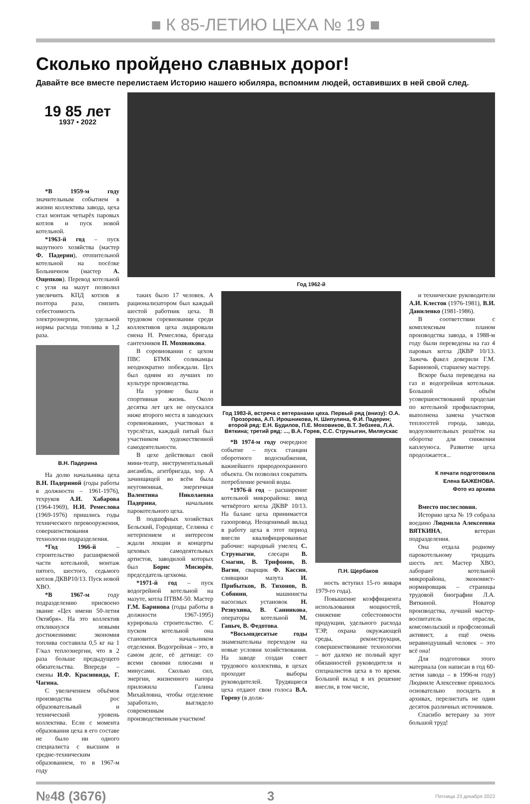■ К 85-ЛЕТИЮ ЦЕХА № 19 ■
Сколько пройдено славных дорог!
Давайте все вместе перелистаем Историю нашего юбиляра, вспомним людей, оставивших в ней свой след.
19 85 лет
1937 • 2022
*В 1959-м году значительным событием в жизни коллектива завода, цеха стал монтаж четырёх паровых котлов и пуск новой котельной.
*1963-й год – пуск мазутного хозяйства (мастер Ф. Падерин), отопительной котельной на посёлке Больничном (мастер А. Ощепков). Перевод котельной с угля на мазут позволил увеличить КПД котлов в полтора раза, снизить себестоимость электроэнергии, удельной нормы расхода топлива в 1,2 раза.
В.Н. Падерина
На долю начальника цеха В.Н. Падериной (годы работы в должности – 1961-1976), техруков А.И. Хабарова (1964-1969), Н.И. Ремеслова (1969-1976) пришлись годы технического перевооружения, совершенствования технологии подразделения.
*Год 1966-й – строительство расширяемой части котельной, монтаж пятого, шестого, седьмого котлов ДКВР10/13. Пуск новой ХВО.
*В 1967-м году подразделению присвоено звание «Цех имени 50-летия Октября». На это коллектив откликнулся новыми достижениями: экономия топлива составила 0,5 кг на 1 Г/кал теплоэнергии, что в 2 раза больше предыдущего обязательства. Впереди – смены И.Ф. Красновида, Г. Чагина.
С увеличением объёмов производства рос образовательный и технический уровень коллектива. Если с момента образования цеха в его составе не было ни одного специалиста с высшим и средне-техническим образованием, то в 1967-м году
Год 1962-й
таких было 17 человек. А рационализатором был каждый шестой работник цеха. В трудовом соревновании среди коллективов цеха лидировали смена Н. Ремеслова, бригада сантехников П. Моховикова.
В соревновании с цехом ПВС БТМК соликамцы неоднократно побеждали. Цех был одним из лучших по культуре производства.
На уровне была и спортивная жизнь. Около десятка лет цех не опускался ниже второго места в заводских соревнованиях, участвовал в турслётах, каждый пятый был участником художественной самодеятельности.
В цехе действовал свой мини-театр, инструментальный ансамбль, агитбригада, хор. А зачинщицей во всём была неугомонная, энергичная Валентина Николаевна Падерина, начальник парокотельного цеха.
В подшефных хозяйствах Бельский, Городище, Селянка с нетерпением и интересом ждали лекции и концерты цеховых самодеятельных артистов, заводилой которых был Борис Мисюрёв, председатель цехкома.
*1971-й год – пуск водогрейной котельной на мазуте, котла ПТВМ-50. Мастер Г.М. Баринова (годы работы в должности 1967-1995) курировала строительство. С пуском котельной она становится начальником отделения. Водогрейная – это, в самом деле, её детище: со всеми своими плюсами и минусами. Сколько сил, энергии, жизненного напора приложила Галина Михайловна, чтобы отделение заработало, выглядело современным производственным участком!
Год 1983-й, встреча с ветеранами цеха. Первый ряд (внизу): О.А. Прозорова, А.П. Ирошникова, Н. Шипулина, Ф.И. Падерин; второй ряд: Е.Н. Будилов, П.Е. Моховиков, В.Т. Зебзеев, Л.А. Вяткина; третий ряд: ..., В.А. Горев, С.С. Струныгин, Миляускас
*В 1974-м году очередное событие – пуск станции оборотного водоснабжения, важнейшего природоохранного объекта. Он позволил сократить потребление речной воды.
*1976-й год – расширение котельной микрорайона: ввод четвёртого котла ДКВР 10/13. На баланс цеха принимается газопровод. Неоценимый вклад в работу цеха в этот период внесли квалифицированные рабочие: народный умелец С. Струныгин, слесари В. Смагин, В. Трифонов, В. Вагин, сварщик Ф. Кассин, сливщики мазута И. Прибытков, В. Тихонов, В. Собянин, машинисты насосных установок Н. Резвухина, В. Санникова, операторы котельной М. Ганыч, В. Федотова.
*Восьмидесятые годы знаменательны переходом на новые условия хозяйствования. На заводе создан совет трудового коллектива, в цехах проходят выборы руководителей. Трудящиеся цеха отдают свои голоса В.А. Гореву (в долж-
П.Н. Щербаков
ность вступил 15-го января 1979-го года).
Повышение коэффициента использования мощностей, снижение себестоимости продукции, удельного расхода ТЭР, охрана окружающей среды, реконструкция, совершенствование технологии – вот далеко не полный круг обязанностей руководителя и специалистов цеха в то время. Большой вклад в их решение внесли, в том числе,
и технические руководители А.И. Клестов (1976-1981), В.И. Даниленко (1981-1986).
В соответствии с комплексным планом производства завода, в 1988-м году были переведены на газ 4 паровых котла ДКВР 10/13. Зажечь факел доверили Г.М. Бариновой, старшему мастеру.
Вскоре была переведена на газ и водогрейная котельная. Большой объём усовершенствований проделан по котельной профилактория, выполнена замена участков теплосетей города, завода, водоуловительных решёток на оборотке для снижения каплеуноса. Развитие цеха продолжается...
К печати подготовила
Елена БАЖЕНОВА.
Фото из архива
Вместо послесловия.
Историю цеха № 19 собрала воедино Людмила Алексеевна ВЯТКИНА, ветеран подразделения.
Она отдала родному парокотельному тридцать шесть лет. Мастер ХВО, лаборант котельной микрорайона, экономист-нормировщик – страницы трудовой биографии Л.А. Вяткиной. Новатор производства, лучший мастер-воспитатель отрасли, комсомольский и профсоюзный активист, а ещё очень неравнодушный человек – это всё она!
Для подготовки этого материала (он написан в год 60-летия завода – в 1996-м году) Людмиле Алексеевне пришлось основательно посидеть в архивах, перелистать не один десяток различных источников.
Спасибо ветерану за этот большой труд!
№48 (3676) 3 Пятница 23 декабря 2022